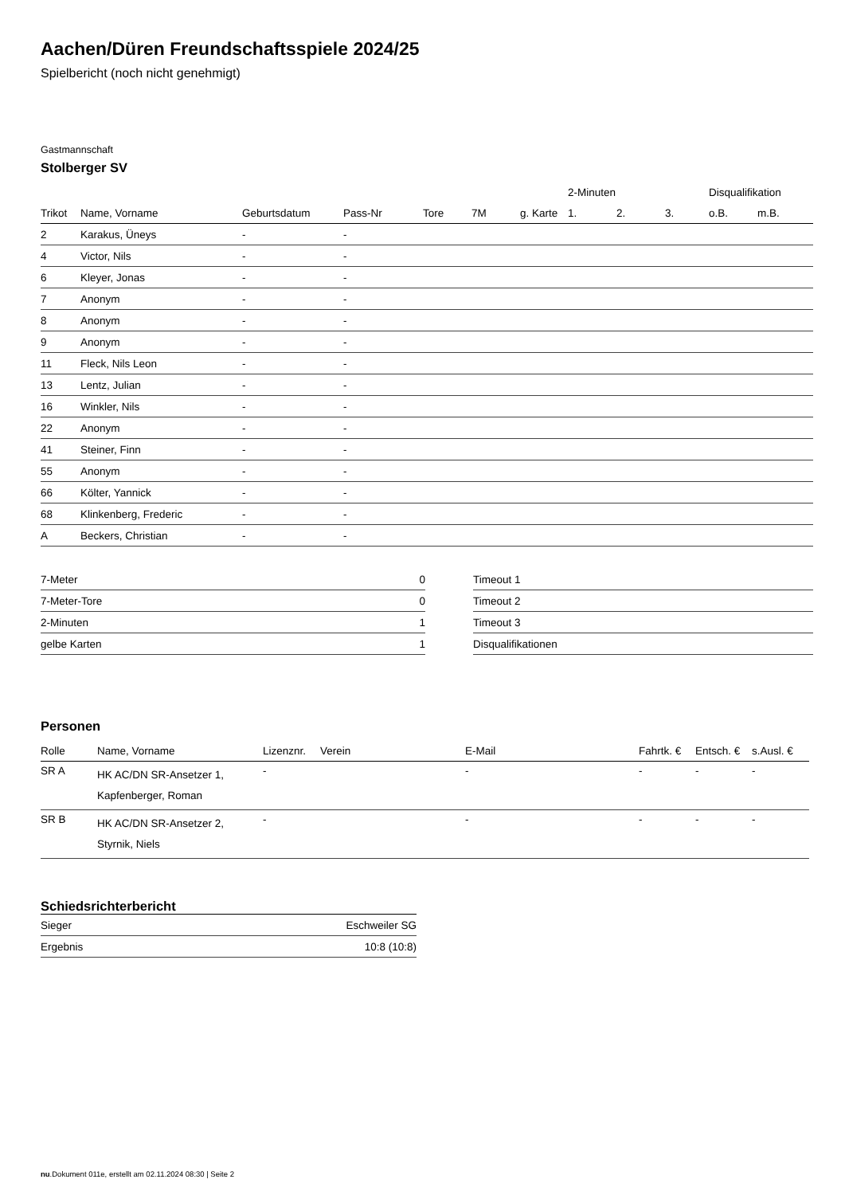Aachen/Düren Freundschaftsspiele 2024/25
Spielbericht (noch nicht genehmigt)
Gastmannschaft
Stolberger SV
| | | | | | | | 2-Minuten | | | Disqualifikation | |
| --- | --- | --- | --- | --- | --- | --- | --- | --- | --- | --- | --- |
| Trikot | Name, Vorname | Geburtsdatum | Pass-Nr | Tore | 7M | g. Karte | 1. | 2. | 3. | o.B. | m.B. |
| 2 | Karakus, Üneys | - | - | | | | | | | | |
| 4 | Victor, Nils | - | - | | | | | | | | |
| 6 | Kleyer, Jonas | - | - | | | | | | | | |
| 7 | Anonym | - | - | | | | | | | | |
| 8 | Anonym | - | - | | | | | | | | |
| 9 | Anonym | - | - | | | | | | | | |
| 11 | Fleck, Nils Leon | - | - | | | | | | | | |
| 13 | Lentz, Julian | - | - | | | | | | | | |
| 16 | Winkler, Nils | - | - | | | | | | | | |
| 22 | Anonym | - | - | | | | | | | | |
| 41 | Steiner, Finn | - | - | | | | | | | | |
| 55 | Anonym | - | - | | | | | | | | |
| 66 | Költer, Yannick | - | - | | | | | | | | |
| 68 | Klinkenberg, Frederic | - | - | | | | | | | | |
| A | Beckers, Christian | - | - | | | | | | | | |
| 7-Meter | 0 |
| 7-Meter-Tore | 0 |
| 2-Minuten | 1 |
| gelbe Karten | 1 |
| Timeout 1 |
| Timeout 2 |
| Timeout 3 |
| Disqualifikationen |
Personen
| Rolle | Name, Vorname | Lizenznr. | Verein | E-Mail | Fahrtk. € | Entsch. € | s.Ausl. € |
| --- | --- | --- | --- | --- | --- | --- | --- |
| SR A | HK AC/DN SR-Ansetzer 1, Kapfenberger, Roman | - | | - | - | - | - |
| SR B | HK AC/DN SR-Ansetzer 2, Styrnik, Niels | - | | - | - | - | - |
Schiedsrichterbericht
| Sieger | Eschweiler SG |
| Ergebnis | 10:8 (10:8) |
nu.Dokument 011e, erstellt am 02.11.2024 08:30 | Seite 2